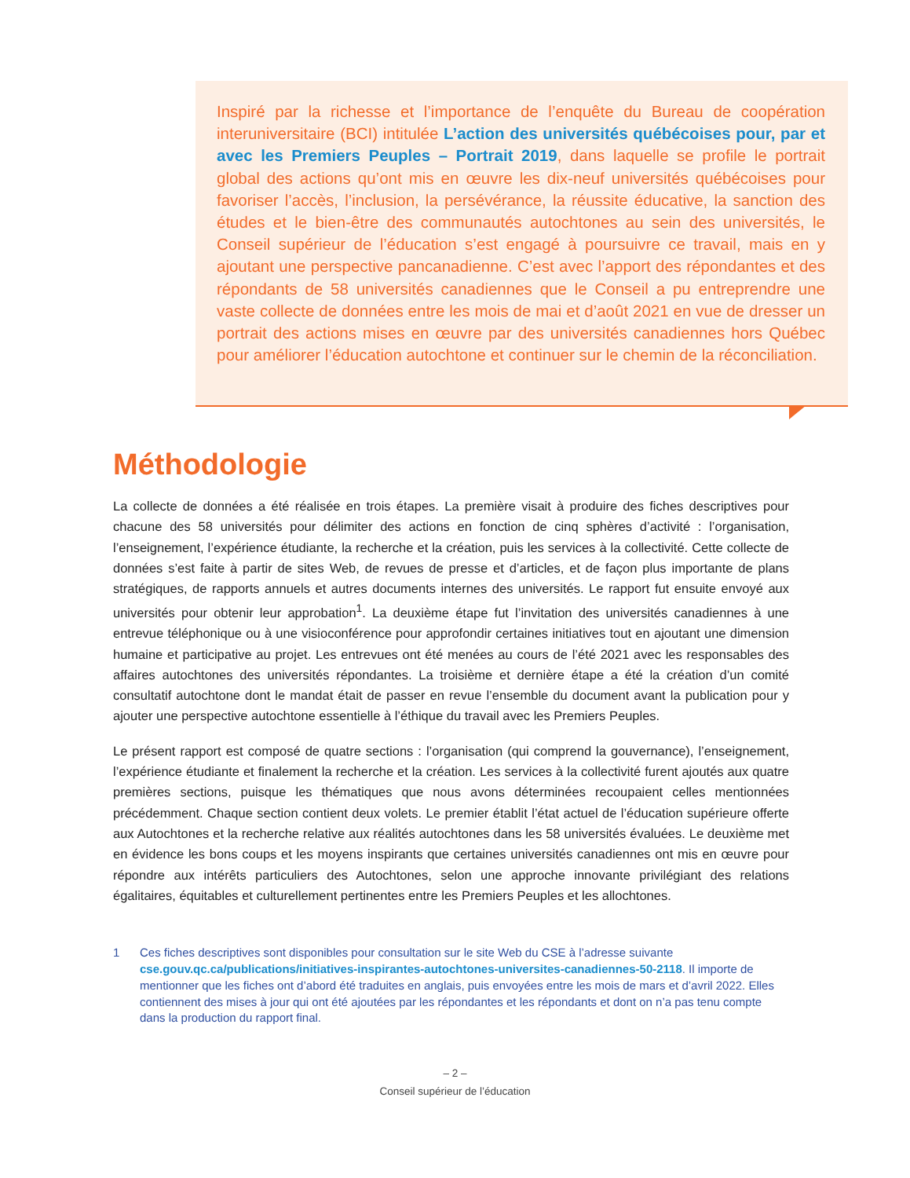Inspiré par la richesse et l’importance de l’enquête du Bureau de coopération interuniversitaire (BCI) intitulée L’action des universités québécoises pour, par et avec les Premiers Peuples – Portrait 2019, dans laquelle se profile le portrait global des actions qu’ont mis en œuvre les dix-neuf universités québécoises pour favoriser l’accès, l’inclusion, la persévérance, la réussite éducative, la sanction des études et le bien-être des communautés autochtones au sein des universités, le Conseil supérieur de l’éducation s’est engagé à poursuivre ce travail, mais en y ajoutant une perspective pancanadienne. C’est avec l’apport des répondantes et des répondants de 58 universités canadiennes que le Conseil a pu entreprendre une vaste collecte de données entre les mois de mai et d’août 2021 en vue de dresser un portrait des actions mises en œuvre par des universités canadiennes hors Québec pour améliorer l’éducation autochtone et continuer sur le chemin de la réconciliation.
Méthodologie
La collecte de données a été réalisée en trois étapes. La première visait à produire des fiches descriptives pour chacune des 58 universités pour délimiter des actions en fonction de cinq sphères d’activité : l’organisation, l’enseignement, l’expérience étudiante, la recherche et la création, puis les services à la collectivité. Cette collecte de données s’est faite à partir de sites Web, de revues de presse et d’articles, et de façon plus importante de plans stratégiques, de rapports annuels et autres documents internes des universités. Le rapport fut ensuite envoyé aux universités pour obtenir leur approbation<sup>1</sup>. La deuxième étape fut l’invitation des universités canadiennes à une entrevue téléphonique ou à une visioconférence pour approfondir certaines initiatives tout en ajoutant une dimension humaine et participative au projet. Les entrevues ont été menées au cours de l’été 2021 avec les responsables des affaires autochtones des universités répondantes. La troisième et dernière étape a été la création d’un comité consultatif autochtone dont le mandat était de passer en revue l’ensemble du document avant la publication pour y ajouter une perspective autochtone essentielle à l’éthique du travail avec les Premiers Peuples.
Le présent rapport est composé de quatre sections : l’organisation (qui comprend la gouvernance), l’enseignement, l’expérience étudiante et finalement la recherche et la création. Les services à la collectivité furent ajoutés aux quatre premières sections, puisque les thématiques que nous avons déterminées recoupaient celles mentionnées précédemment. Chaque section contient deux volets. Le premier établit l’état actuel de l’éducation supérieure offerte aux Autochtones et la recherche relative aux réalités autochtones dans les 58 universités évaluées. Le deuxième met en évidence les bons coups et les moyens inspirants que certaines universités canadiennes ont mis en œuvre pour répondre aux intérêts particuliers des Autochtones, selon une approche innovante privilégiant des relations égalitaires, équitables et culturellement pertinentes entre les Premiers Peuples et les allochtones.
1 Ces fiches descriptives sont disponibles pour consultation sur le site Web du CSE à l’adresse suivante cse.gouv.qc.ca/publications/initiatives-inspirantes-autochtones-universites-canadiennes-50-2118. Il importe de mentionner que les fiches ont d’abord été traduites en anglais, puis envoyées entre les mois de mars et d’avril 2022. Elles contiennent des mises à jour qui ont été ajoutées par les répondantes et les répondants et dont on n’a pas tenu compte dans la production du rapport final.
– 2 –
Conseil supérieur de l’éducation